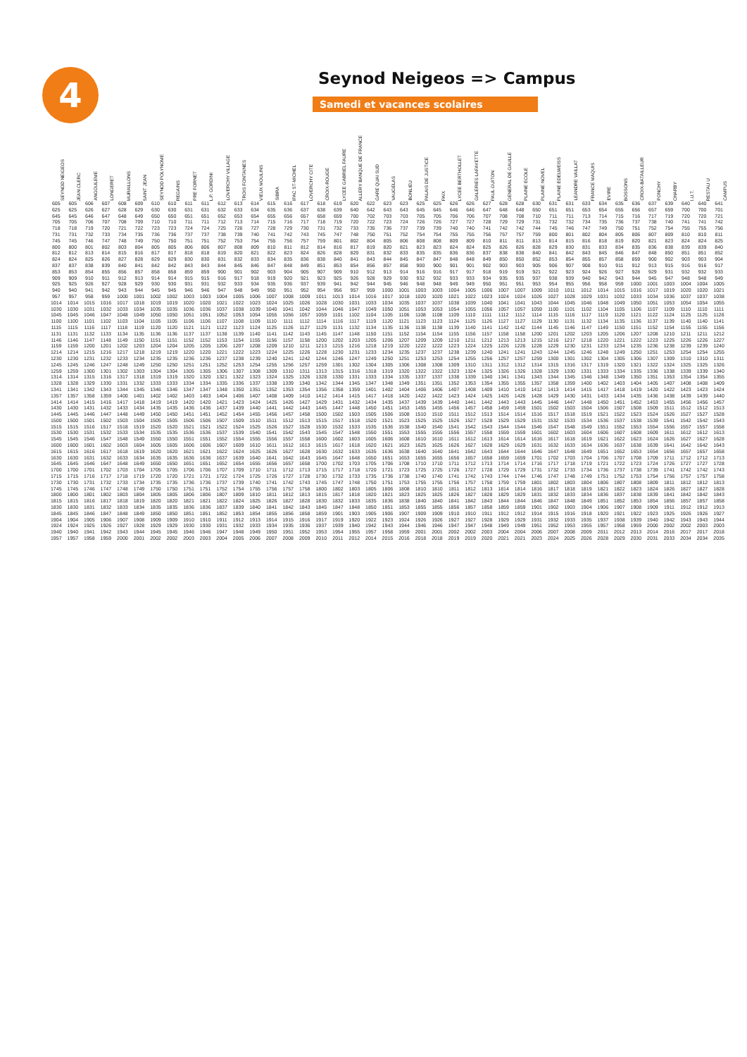4
Seynod Neigeos => Campus
Samedi et vacances scolaires
| SEYNOD NEIGEOS | JEAN CLERC | ANGOULEME | LONGERET | MURAILLONS | SAINT JEAN | SEYNOD POLYNOME | REGAINS | PRE FORNET | L.P. GORDINI | LOVERCHY VILLAGE | TROIS FONTAINES | VIEUX MOULINS | SIBRA | IPAC ST-MICHEL | LOVERCHY CITE | CROIX-ROUGE | LYCEE GABRIEL FAURE | ALLERY BANQUE DE FRANCE | GARE QUAI SUD | VAUGELAS | BONLIEU | PALAIS DE JUSTICE | PAIX | LYCEE BERTHOLLET | GALERIES LAFAYETTE | PAUL GUITON | GENERAL DE GAULLE | PLAINE ECOLE | PLAINE NOVEL | PLAINE EDELWEISS | LEANDRE VAILLAT | FRANCE MAQUIS | EVIRE | BOSSONS | CROIX-BATAILLEUR | PONCHY | CHARBY | I.U.T. | RESTAU U | CAMPUS |
| --- | --- | --- | --- | --- | --- | --- | --- | --- | --- | --- | --- | --- | --- | --- | --- | --- | --- | --- | --- | --- | --- | --- | --- | --- | --- | --- | --- | --- | --- | --- | --- | --- | --- | --- | --- | --- | --- | --- | --- | --- |
| 605 | 605 | 606 | 607 | 608 | 609 | 610 | 610 | 611 | 611 | 612 | 613 | 614 | 615 | 616 | 617 | 618 | 619 | 620 | 622 | 623 | 623 | 625 | 625 | 626 | 626 | 627 | 628 | 628 | 630 | 631 | 631 | 633 | 634 | 635 | 636 | 637 | 639 | 640 | 640 | 641 |
| 625 | 625 | 626 | 627 | 628 | 629 | 630 | 630 | 631 | 631 | 632 | 633 | 634 | 635 | 636 | 637 | 638 | 639 | 640 | 642 | 643 | 643 | 645 | 645 | 646 | 646 | 647 | 648 | 648 | 650 | 651 | 651 | 653 | 654 | 655 | 656 | 657 | 659 | 700 | 700 | 701 |
| 645 | 645 | 646 | 647 | 648 | 649 | 650 | 650 | 651 | 651 | 652 | 653 | 654 | 655 | 656 | 657 | 658 | 659 | 700 | 702 | 703 | 703 | 705 | 705 | 706 | 706 | 707 | 708 | 708 | 710 | 711 | 711 | 713 | 714 | 715 | 716 | 717 | 719 | 720 | 720 | 721 |
| 705 | 705 | 706 | 707 | 708 | 709 | 710 | 710 | 711 | 711 | 712 | 713 | 714 | 715 | 716 | 717 | 718 | 719 | 720 | 722 | 723 | 724 | 726 | 726 | 727 | 727 | 728 | 729 | 729 | 731 | 732 | 732 | 734 | 735 | 736 | 737 | 738 | 740 | 741 | 741 | 742 |
| 718 | 718 | 719 | 720 | 721 | 722 | 723 | 723 | 724 | 724 | 725 | 726 | 727 | 728 | 729 | 730 | 731 | 732 | 733 | 735 | 736 | 737 | 739 | 739 | 740 | 740 | 741 | 742 | 742 | 744 | 745 | 746 | 747 | 749 | 750 | 751 | 752 | 754 | 755 | 755 | 756 |
| 731 | 731 | 732 | 733 | 734 | 735 | 736 | 736 | 737 | 737 | 738 | 739 | 740 | 741 | 742 | 743 | 745 | 747 | 748 | 750 | 751 | 752 | 754 | 754 | 755 | 755 | 756 | 757 | 757 | 759 | 800 | 801 | 802 | 804 | 805 | 806 | 807 | 809 | 810 | 810 | 811 |
| 745 | 745 | 746 | 747 | 748 | 749 | 750 | 750 | 751 | 751 | 752 | 753 | 754 | 755 | 756 | 757 | 759 | 801 | 802 | 804 | 805 | 806 | 808 | 808 | 809 | 809 | 810 | 811 | 811 | 813 | 814 | 815 | 816 | 818 | 819 | 820 | 821 | 823 | 824 | 824 | 825 |
| 800 | 800 | 801 | 802 | 803 | 804 | 805 | 805 | 806 | 806 | 807 | 808 | 809 | 810 | 811 | 812 | 814 | 816 | 817 | 819 | 820 | 821 | 823 | 823 | 824 | 824 | 825 | 826 | 826 | 828 | 829 | 830 | 831 | 833 | 834 | 835 | 836 | 838 | 839 | 839 | 840 |
| 812 | 812 | 813 | 814 | 815 | 816 | 817 | 817 | 818 | 818 | 819 | 820 | 821 | 822 | 823 | 824 | 826 | 828 | 829 | 831 | 832 | 833 | 835 | 835 | 836 | 836 | 837 | 838 | 838 | 840 | 841 | 842 | 843 | 845 | 846 | 847 | 848 | 850 | 851 | 851 | 852 |
| 824 | 824 | 825 | 826 | 827 | 828 | 829 | 829 | 830 | 830 | 831 | 832 | 833 | 834 | 835 | 836 | 838 | 840 | 841 | 843 | 844 | 845 | 847 | 847 | 848 | 848 | 849 | 850 | 850 | 852 | 853 | 854 | 855 | 857 | 858 | 859 | 900 | 902 | 903 | 903 | 904 |
| 837 | 837 | 838 | 839 | 840 | 841 | 842 | 842 | 843 | 843 | 844 | 845 | 846 | 847 | 848 | 849 | 851 | 853 | 854 | 856 | 857 | 858 | 900 | 900 | 901 | 901 | 902 | 903 | 903 | 905 | 906 | 907 | 908 | 910 | 911 | 912 | 913 | 915 | 916 | 916 | 917 |
| 853 | 853 | 854 | 855 | 856 | 857 | 858 | 858 | 859 | 859 | 900 | 901 | 902 | 903 | 904 | 905 | 907 | 909 | 910 | 912 | 913 | 914 | 916 | 916 | 917 | 917 | 918 | 919 | 919 | 921 | 922 | 923 | 924 | 926 | 927 | 928 | 929 | 931 | 932 | 932 | 933 |
| 909 | 909 | 910 | 911 | 912 | 913 | 914 | 914 | 915 | 915 | 916 | 917 | 918 | 919 | 920 | 921 | 923 | 925 | 926 | 928 | 929 | 930 | 932 | 932 | 933 | 933 | 934 | 935 | 935 | 937 | 938 | 939 | 940 | 942 | 943 | 944 | 945 | 947 | 948 | 948 | 949 |
| 925 | 925 | 926 | 927 | 928 | 929 | 930 | 930 | 931 | 931 | 932 | 933 | 934 | 935 | 936 | 937 | 939 | 941 | 942 | 944 | 945 | 946 | 948 | 948 | 949 | 949 | 950 | 951 | 951 | 953 | 954 | 955 | 956 | 958 | 959 | 1000 | 1001 | 1003 | 1004 | 1004 | 1005 |
| 940 | 940 | 941 | 942 | 943 | 944 | 945 | 945 | 946 | 946 | 947 | 948 | 949 | 950 | 951 | 952 | 954 | 956 | 957 | 959 | 1000 | 1001 | 1003 | 1003 | 1004 | 1005 | 1006 | 1007 | 1007 | 1009 | 1010 | 1011 | 1012 | 1014 | 1015 | 1016 | 1017 | 1019 | 1020 | 1020 | 1021 |
| 957 | 957 | 958 | 959 | 1000 | 1001 | 1002 | 1002 | 1003 | 1003 | 1004 | 1005 | 1006 | 1007 | 1008 | 1009 | 1011 | 1013 | 1014 | 1016 | 1017 | 1018 | 1020 | 1020 | 1021 | 1022 | 1023 | 1024 | 1024 | 1026 | 1027 | 1028 | 1029 | 1031 | 1032 | 1033 | 1034 | 1036 | 1037 | 1037 | 1038 |
| 1014 | 1014 | 1015 | 1016 | 1017 | 1018 | 1019 | 1019 | 1020 | 1020 | 1021 | 1022 | 1023 | 1024 | 1025 | 1026 | 1028 | 1030 | 1031 | 1033 | 1034 | 1035 | 1037 | 1037 | 1038 | 1039 | 1040 | 1041 | 1041 | 1043 | 1044 | 1045 | 1046 | 1048 | 1049 | 1050 | 1051 | 1053 | 1054 | 1054 | 1055 |
| 1030 | 1030 | 1031 | 1032 | 1033 | 1034 | 1035 | 1035 | 1036 | 1036 | 1037 | 1038 | 1039 | 1040 | 1041 | 1042 | 1044 | 1046 | 1047 | 1049 | 1050 | 1051 | 1053 | 1053 | 1054 | 1055 | 1056 | 1057 | 1057 | 1059 | 1100 | 1101 | 1102 | 1104 | 1105 | 1106 | 1107 | 1109 | 1110 | 1110 | 1111 |
| 1045 | 1045 | 1046 | 1047 | 1048 | 1049 | 1050 | 1050 | 1051 | 1051 | 1052 | 1053 | 1054 | 1055 | 1056 | 1057 | 1059 | 1101 | 1102 | 1104 | 1105 | 1106 | 1108 | 1108 | 1109 | 1110 | 1111 | 1112 | 1112 | 1114 | 1115 | 1116 | 1117 | 1119 | 1120 | 1121 | 1122 | 1124 | 1125 | 1125 | 1126 |
| 1100 | 1100 | 1101 | 1102 | 1103 | 1104 | 1105 | 1105 | 1106 | 1106 | 1107 | 1108 | 1109 | 1110 | 1111 | 1112 | 1114 | 1116 | 1117 | 1119 | 1120 | 1121 | 1123 | 1123 | 1124 | 1125 | 1126 | 1127 | 1127 | 1129 | 1130 | 1131 | 1132 | 1134 | 1135 | 1136 | 1137 | 1139 | 1140 | 1140 | 1141 |
| 1115 | 1115 | 1116 | 1117 | 1118 | 1119 | 1120 | 1120 | 1121 | 1121 | 1122 | 1123 | 1124 | 1125 | 1126 | 1127 | 1129 | 1131 | 1132 | 1134 | 1135 | 1136 | 1138 | 1138 | 1139 | 1140 | 1141 | 1142 | 1142 | 1144 | 1145 | 1146 | 1147 | 1149 | 1150 | 1151 | 1152 | 1154 | 1155 | 1155 | 1156 |
| 1131 | 1131 | 1132 | 1133 | 1134 | 1135 | 1136 | 1136 | 1137 | 1137 | 1138 | 1139 | 1140 | 1141 | 1142 | 1143 | 1145 | 1147 | 1148 | 1150 | 1151 | 1152 | 1154 | 1154 | 1155 | 1156 | 1157 | 1158 | 1158 | 1200 | 1201 | 1202 | 1203 | 1205 | 1206 | 1207 | 1208 | 1210 | 1211 | 1211 | 1212 |
| 1146 | 1146 | 1147 | 1148 | 1149 | 1150 | 1151 | 1151 | 1152 | 1152 | 1153 | 1154 | 1155 | 1156 | 1157 | 1158 | 1200 | 1202 | 1203 | 1205 | 1206 | 1207 | 1209 | 1209 | 1210 | 1211 | 1212 | 1213 | 1213 | 1215 | 1216 | 1217 | 1218 | 1220 | 1221 | 1222 | 1223 | 1225 | 1226 | 1226 | 1227 |
| 1159 | 1159 | 1200 | 1201 | 1202 | 1203 | 1204 | 1204 | 1205 | 1205 | 1206 | 1207 | 1208 | 1209 | 1210 | 1211 | 1213 | 1215 | 1216 | 1218 | 1219 | 1220 | 1222 | 1222 | 1223 | 1224 | 1225 | 1226 | 1226 | 1228 | 1229 | 1230 | 1231 | 1233 | 1234 | 1235 | 1236 | 1238 | 1239 | 1239 | 1240 |
| 1214 | 1214 | 1215 | 1216 | 1217 | 1218 | 1219 | 1219 | 1220 | 1220 | 1221 | 1222 | 1223 | 1224 | 1225 | 1226 | 1228 | 1230 | 1231 | 1233 | 1234 | 1235 | 1237 | 1237 | 1238 | 1239 | 1240 | 1241 | 1241 | 1243 | 1244 | 1245 | 1246 | 1248 | 1249 | 1250 | 1251 | 1253 | 1254 | 1254 | 1255 |
| 1230 | 1230 | 1231 | 1232 | 1233 | 1234 | 1235 | 1235 | 1236 | 1236 | 1237 | 1238 | 1239 | 1240 | 1241 | 1242 | 1244 | 1246 | 1247 | 1249 | 1250 | 1251 | 1253 | 1253 | 1254 | 1255 | 1256 | 1257 | 1257 | 1259 | 1300 | 1301 | 1302 | 1304 | 1305 | 1306 | 1307 | 1309 | 1310 | 1310 | 1311 |
| 1245 | 1245 | 1246 | 1247 | 1248 | 1249 | 1250 | 1250 | 1251 | 1251 | 1252 | 1253 | 1254 | 1255 | 1256 | 1257 | 1259 | 1301 | 1302 | 1304 | 1305 | 1306 | 1308 | 1308 | 1309 | 1310 | 1311 | 1312 | 1312 | 1314 | 1315 | 1316 | 1317 | 1319 | 1320 | 1321 | 1322 | 1324 | 1325 | 1325 | 1326 |
| 1259 | 1259 | 1300 | 1301 | 1302 | 1303 | 1304 | 1304 | 1305 | 1305 | 1306 | 1307 | 1308 | 1309 | 1310 | 1311 | 1313 | 1315 | 1316 | 1318 | 1319 | 1320 | 1322 | 1322 | 1323 | 1324 | 1325 | 1326 | 1326 | 1328 | 1329 | 1330 | 1331 | 1333 | 1334 | 1335 | 1336 | 1338 | 1339 | 1339 | 1340 |
| 1314 | 1314 | 1315 | 1316 | 1317 | 1318 | 1319 | 1319 | 1320 | 1320 | 1321 | 1322 | 1323 | 1324 | 1325 | 1326 | 1328 | 1330 | 1331 | 1333 | 1334 | 1335 | 1337 | 1337 | 1338 | 1339 | 1340 | 1341 | 1341 | 1343 | 1344 | 1345 | 1346 | 1348 | 1349 | 1350 | 1351 | 1353 | 1354 | 1354 | 1355 |
| 1328 | 1328 | 1329 | 1330 | 1331 | 1332 | 1333 | 1333 | 1334 | 1334 | 1335 | 1336 | 1337 | 1338 | 1339 | 1340 | 1342 | 1344 | 1345 | 1347 | 1348 | 1349 | 1351 | 1351 | 1352 | 1353 | 1354 | 1355 | 1355 | 1357 | 1358 | 1359 | 1400 | 1402 | 1403 | 1404 | 1405 | 1407 | 1408 | 1408 | 1409 |
| 1341 | 1341 | 1342 | 1343 | 1344 | 1345 | 1346 | 1346 | 1347 | 1347 | 1348 | 1350 | 1351 | 1352 | 1353 | 1354 | 1356 | 1358 | 1359 | 1401 | 1402 | 1404 | 1406 | 1406 | 1407 | 1408 | 1409 | 1410 | 1410 | 1412 | 1413 | 1414 | 1415 | 1417 | 1418 | 1419 | 1420 | 1422 | 1423 | 1423 | 1424 |
| 1357 | 1357 | 1358 | 1359 | 1400 | 1401 | 1402 | 1402 | 1403 | 1403 | 1404 | 1406 | 1407 | 1408 | 1409 | 1410 | 1412 | 1414 | 1415 | 1417 | 1418 | 1420 | 1422 | 1422 | 1423 | 1424 | 1425 | 1426 | 1426 | 1428 | 1429 | 1430 | 1431 | 1433 | 1434 | 1435 | 1436 | 1438 | 1439 | 1439 | 1440 |
| 1414 | 1414 | 1415 | 1416 | 1417 | 1418 | 1419 | 1419 | 1420 | 1420 | 1421 | 1423 | 1424 | 1425 | 1426 | 1427 | 1429 | 1431 | 1432 | 1434 | 1435 | 1437 | 1439 | 1439 | 1440 | 1441 | 1442 | 1443 | 1443 | 1445 | 1446 | 1447 | 1448 | 1450 | 1451 | 1452 | 1453 | 1455 | 1456 | 1456 | 1457 |
| 1430 | 1430 | 1431 | 1432 | 1433 | 1434 | 1435 | 1435 | 1436 | 1436 | 1437 | 1439 | 1440 | 1441 | 1442 | 1443 | 1445 | 1447 | 1448 | 1450 | 1451 | 1453 | 1455 | 1455 | 1456 | 1457 | 1458 | 1459 | 1459 | 1501 | 1502 | 1503 | 1504 | 1506 | 1507 | 1508 | 1509 | 1511 | 1512 | 1512 | 1513 |
| 1445 | 1445 | 1446 | 1447 | 1448 | 1449 | 1450 | 1450 | 1451 | 1451 | 1452 | 1454 | 1455 | 1456 | 1457 | 1458 | 1500 | 1502 | 1503 | 1505 | 1506 | 1508 | 1510 | 1510 | 1511 | 1512 | 1513 | 1514 | 1514 | 1516 | 1517 | 1518 | 1519 | 1521 | 1522 | 1523 | 1524 | 1526 | 1527 | 1527 | 1528 |
| 1500 | 1500 | 1501 | 1502 | 1503 | 1504 | 1505 | 1505 | 1506 | 1506 | 1507 | 1509 | 1510 | 1511 | 1512 | 1513 | 1515 | 1517 | 1518 | 1520 | 1521 | 1523 | 1525 | 1525 | 1526 | 1527 | 1528 | 1529 | 1529 | 1531 | 1532 | 1533 | 1534 | 1536 | 1537 | 1538 | 1539 | 1541 | 1542 | 1542 | 1543 |
| 1515 | 1515 | 1516 | 1517 | 1518 | 1519 | 1520 | 1520 | 1521 | 1521 | 1522 | 1524 | 1525 | 1526 | 1527 | 1528 | 1530 | 1532 | 1533 | 1535 | 1536 | 1538 | 1540 | 1540 | 1541 | 1542 | 1543 | 1544 | 1544 | 1546 | 1547 | 1548 | 1549 | 1551 | 1552 | 1553 | 1554 | 1556 | 1557 | 1557 | 1558 |
| 1530 | 1530 | 1531 | 1532 | 1533 | 1534 | 1535 | 1535 | 1536 | 1536 | 1537 | 1539 | 1540 | 1541 | 1542 | 1543 | 1545 | 1547 | 1548 | 1550 | 1551 | 1553 | 1555 | 1555 | 1556 | 1557 | 1558 | 1559 | 1559 | 1601 | 1602 | 1603 | 1604 | 1606 | 1607 | 1608 | 1609 | 1611 | 1612 | 1612 | 1613 |
| 1545 | 1545 | 1546 | 1547 | 1548 | 1549 | 1550 | 1550 | 1551 | 1551 | 1552 | 1554 | 1555 | 1556 | 1557 | 1558 | 1600 | 1602 | 1603 | 1605 | 1606 | 1608 | 1610 | 1610 | 1611 | 1612 | 1613 | 1614 | 1614 | 1616 | 1617 | 1618 | 1619 | 1621 | 1622 | 1623 | 1624 | 1626 | 1627 | 1627 | 1628 |
| 1600 | 1600 | 1601 | 1602 | 1603 | 1604 | 1605 | 1605 | 1606 | 1606 | 1607 | 1609 | 1610 | 1611 | 1612 | 1613 | 1615 | 1617 | 1618 | 1620 | 1621 | 1623 | 1625 | 1625 | 1626 | 1627 | 1628 | 1629 | 1629 | 1631 | 1632 | 1633 | 1634 | 1636 | 1637 | 1638 | 1639 | 1641 | 1642 | 1642 | 1643 |
| 1615 | 1615 | 1616 | 1617 | 1618 | 1619 | 1620 | 1620 | 1621 | 1621 | 1622 | 1624 | 1625 | 1626 | 1627 | 1628 | 1630 | 1632 | 1633 | 1635 | 1636 | 1638 | 1640 | 1640 | 1641 | 1642 | 1643 | 1644 | 1644 | 1646 | 1647 | 1648 | 1649 | 1651 | 1652 | 1653 | 1654 | 1656 | 1657 | 1657 | 1658 |
| 1630 | 1630 | 1631 | 1632 | 1633 | 1634 | 1635 | 1635 | 1636 | 1636 | 1637 | 1639 | 1640 | 1641 | 1642 | 1643 | 1645 | 1647 | 1648 | 1650 | 1651 | 1653 | 1655 | 1655 | 1656 | 1657 | 1658 | 1659 | 1659 | 1701 | 1702 | 1703 | 1704 | 1706 | 1707 | 1708 | 1709 | 1711 | 1712 | 1712 | 1713 |
| 1645 | 1645 | 1646 | 1647 | 1648 | 1649 | 1650 | 1650 | 1651 | 1651 | 1652 | 1654 | 1655 | 1656 | 1657 | 1658 | 1700 | 1702 | 1703 | 1705 | 1706 | 1708 | 1710 | 1710 | 1711 | 1712 | 1713 | 1714 | 1714 | 1716 | 1717 | 1718 | 1719 | 1721 | 1722 | 1723 | 1724 | 1726 | 1727 | 1727 | 1728 |
| 1700 | 1700 | 1701 | 1702 | 1703 | 1704 | 1705 | 1705 | 1706 | 1706 | 1707 | 1709 | 1710 | 1711 | 1712 | 1713 | 1715 | 1717 | 1718 | 1720 | 1721 | 1723 | 1725 | 1725 | 1726 | 1727 | 1728 | 1729 | 1729 | 1731 | 1732 | 1733 | 1734 | 1736 | 1737 | 1738 | 1739 | 1741 | 1742 | 1742 | 1743 |
| 1715 | 1715 | 1716 | 1717 | 1718 | 1719 | 1720 | 1720 | 1721 | 1721 | 1722 | 1724 | 1725 | 1726 | 1727 | 1728 | 1730 | 1732 | 1733 | 1735 | 1736 | 1738 | 1740 | 1740 | 1741 | 1742 | 1743 | 1744 | 1744 | 1746 | 1747 | 1748 | 1749 | 1751 | 1752 | 1753 | 1754 | 1756 | 1757 | 1757 | 1758 |
| 1730 | 1730 | 1731 | 1732 | 1733 | 1734 | 1735 | 1735 | 1736 | 1736 | 1737 | 1739 | 1740 | 1741 | 1742 | 1743 | 1745 | 1747 | 1748 | 1750 | 1751 | 1753 | 1755 | 1755 | 1756 | 1757 | 1758 | 1759 | 1759 | 1801 | 1802 | 1803 | 1804 | 1806 | 1807 | 1808 | 1809 | 1811 | 1812 | 1812 | 1813 |
| 1745 | 1745 | 1746 | 1747 | 1748 | 1749 | 1750 | 1750 | 1751 | 1751 | 1752 | 1754 | 1755 | 1756 | 1757 | 1758 | 1800 | 1802 | 1803 | 1805 | 1806 | 1808 | 1810 | 1810 | 1811 | 1812 | 1813 | 1814 | 1814 | 1816 | 1817 | 1818 | 1819 | 1821 | 1822 | 1823 | 1824 | 1826 | 1827 | 1827 | 1828 |
| 1800 | 1800 | 1801 | 1802 | 1803 | 1804 | 1805 | 1805 | 1806 | 1806 | 1807 | 1809 | 1810 | 1811 | 1812 | 1813 | 1815 | 1817 | 1818 | 1820 | 1821 | 1823 | 1825 | 1825 | 1826 | 1827 | 1828 | 1829 | 1829 | 1831 | 1832 | 1833 | 1834 | 1836 | 1837 | 1838 | 1839 | 1841 | 1842 | 1842 | 1843 |
| 1815 | 1815 | 1816 | 1817 | 1818 | 1819 | 1820 | 1820 | 1821 | 1821 | 1822 | 1824 | 1825 | 1826 | 1827 | 1828 | 1830 | 1832 | 1833 | 1835 | 1836 | 1838 | 1840 | 1840 | 1841 | 1842 | 1843 | 1844 | 1844 | 1846 | 1847 | 1848 | 1849 | 1851 | 1852 | 1853 | 1854 | 1856 | 1857 | 1857 | 1858 |
| 1830 | 1830 | 1831 | 1832 | 1833 | 1834 | 1835 | 1835 | 1836 | 1836 | 1837 | 1839 | 1840 | 1841 | 1842 | 1843 | 1845 | 1847 | 1848 | 1850 | 1851 | 1853 | 1855 | 1855 | 1856 | 1857 | 1858 | 1859 | 1859 | 1901 | 1902 | 1903 | 1904 | 1906 | 1907 | 1908 | 1909 | 1911 | 1912 | 1912 | 1913 |
| 1845 | 1845 | 1846 | 1847 | 1848 | 1849 | 1850 | 1850 | 1851 | 1851 | 1852 | 1853 | 1854 | 1855 | 1856 | 1858 | 1859 | 1901 | 1903 | 1905 | 1906 | 1907 | 1909 | 1909 | 1910 | 1910 | 1911 | 1912 | 1912 | 1914 | 1915 | 1916 | 1918 | 1920 | 1921 | 1922 | 1923 | 1925 | 1926 | 1926 | 1927 |
| 1904 | 1904 | 1905 | 1906 | 1907 | 1908 | 1909 | 1909 | 1910 | 1910 | 1911 | 1912 | 1913 | 1914 | 1915 | 1916 | 1917 | 1919 | 1920 | 1922 | 1923 | 1924 | 1926 | 1926 | 1927 | 1927 | 1928 | 1929 | 1929 | 1931 | 1932 | 1933 | 1935 | 1937 | 1938 | 1939 | 1940 | 1942 | 1943 | 1943 | 1944 |
| 1924 | 1924 | 1925 | 1926 | 1927 | 1928 | 1929 | 1929 | 1930 | 1930 | 1931 | 1932 | 1933 | 1934 | 1935 | 1936 | 1937 | 1939 | 1940 | 1942 | 1943 | 1944 | 1946 | 1946 | 1947 | 1947 | 1948 | 1949 | 1949 | 1951 | 1952 | 1953 | 1955 | 1957 | 1958 | 1959 | 2000 | 2002 | 2002 | 2003 | 2003 |
| 1940 | 1940 | 1941 | 1942 | 1943 | 1944 | 1945 | 1945 | 1946 | 1946 | 1947 | 1948 | 1949 | 1950 | 1951 | 1952 | 1953 | 1954 | 1955 | 1957 | 1958 | 1959 | 2001 | 2001 | 2002 | 2002 | 2003 | 2004 | 2004 | 2006 | 2007 | 2008 | 2009 | 2011 | 2012 | 2013 | 2014 | 2016 | 2017 | 2017 | 2018 |
| 1957 | 1957 | 1958 | 1959 | 2000 | 2001 | 2002 | 2002 | 2003 | 2003 | 2004 | 2005 | 2006 | 2007 | 2008 | 2009 | 2010 | 2011 | 2012 | 2014 | 2015 | 2016 | 2018 | 2018 | 2019 | 2019 | 2020 | 2021 | 2021 | 2023 | 2024 | 2025 | 2026 | 2028 | 2029 | 2030 | 2031 | 2033 | 2034 | 2034 | 2035 |